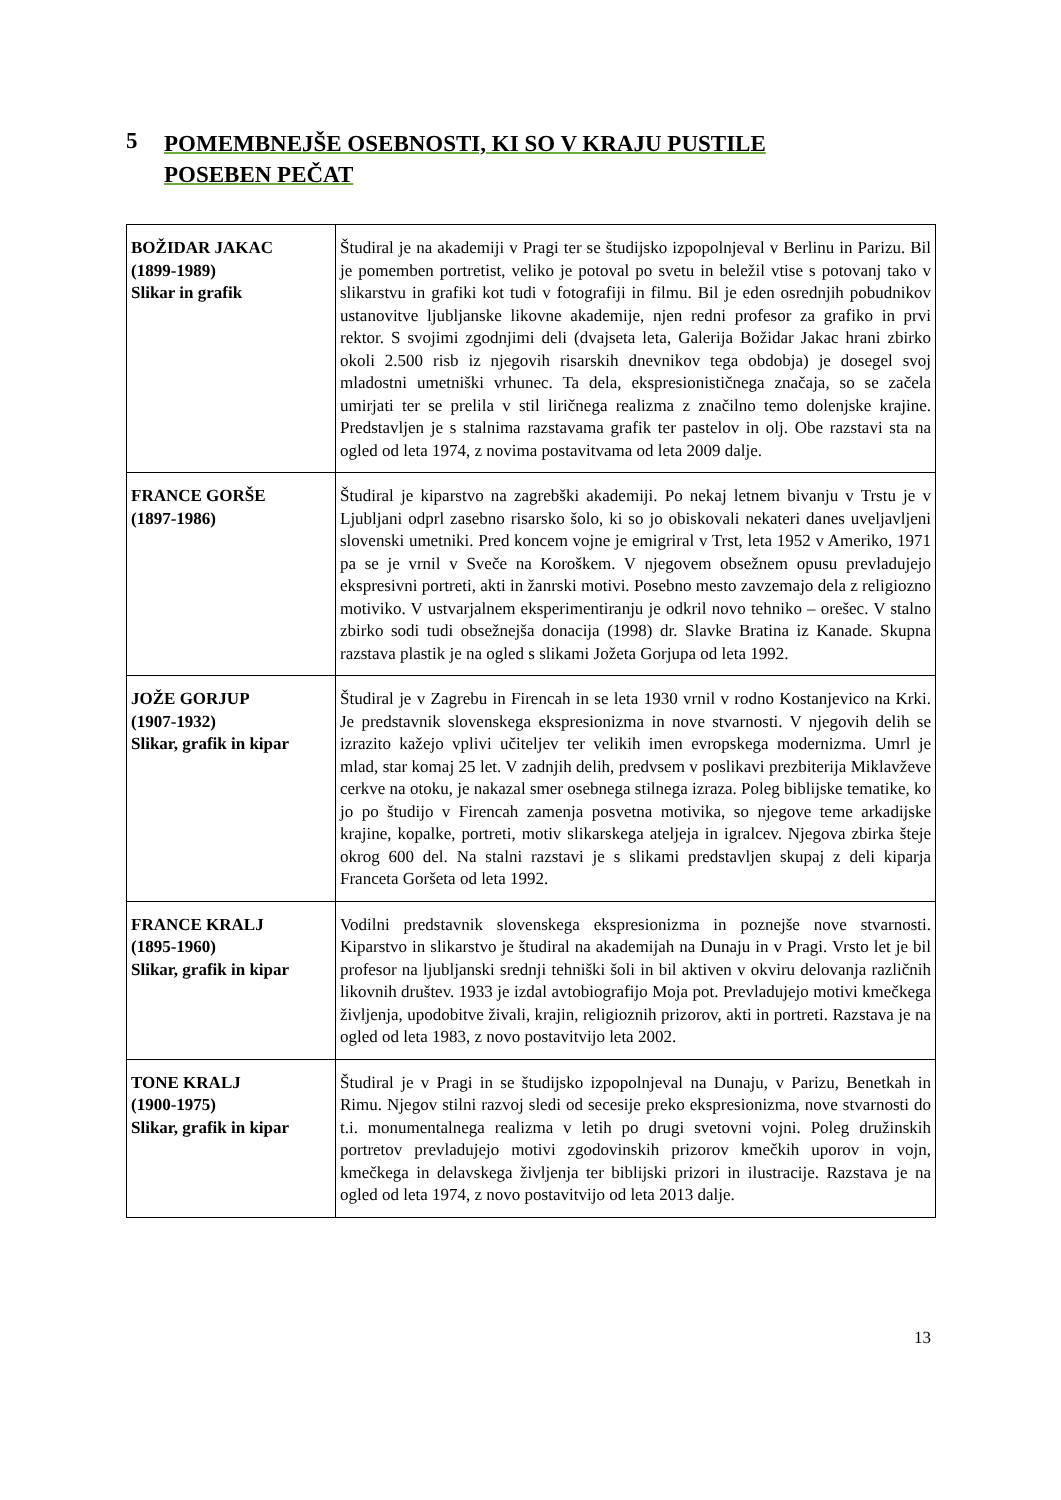5 POMEMBNEJŠE OSEBNOSTI, KI SO V KRAJU PUSTILE
POSEBEN PEČAT
| BOŽIDAR JAKAC (1899-1989) Slikar in grafik | Študiral je na akademiji v Pragi ter se študijsko izpopolnjeval v Berlinu in Parizu. Bil je pomemben portretist, veliko je potoval po svetu in beležil vtise s potovanj tako v slikarstvu in grafiki kot tudi v fotografiji in filmu. Bil je eden osrednjih pobudnikov ustanovitve ljubljanske likovne akademije, njen redni profesor za grafiko in prvi rektor. S svojimi zgodnjimi deli (dvajseta leta, Galerija Božidar Jakac hrani zbirko okoli 2.500 risb iz njegovih risarskih dnevnikov tega obdobja) je dosegel svoj mladostni umetniški vrhunec. Ta dela, ekspresionističnega značaja, so se začela umirjati ter se prelila v stil liričnega realizma z značilno temo dolenjske krajine. Predstavljen je s stalnima razstavama grafik ter pastelov in olj. Obe razstavi sta na ogled od leta 1974, z novima postavitvama od leta 2009 dalje. |
| FRANCE GORŠE (1897-1986) | Študiral je kiparstvo na zagrebški akademiji. Po nekaj letnem bivanju v Trstu je v Ljubljani odprl zasebno risarsko šolo, ki so jo obiskovali nekateri danes uveljavljeni slovenski umetniki. Pred koncem vojne je emigriral v Trst, leta 1952 v Ameriko, 1971 pa se je vrnil v Sveče na Koroškem. V njegovem obsežnem opusu prevladujejo ekspresivni portreti, akti in žanrski motivi. Posebno mesto zavzemajo dela z religiozno motiviko. V ustvarjalnem eksperimentiranju je odkril novo tehniko – orešec. V stalno zbirko sodi tudi obsežnejša donacija (1998) dr. Slavke Bratina iz Kanade. Skupna razstava plastik je na ogled s slikami Jožeta Gorjupa od leta 1992. |
| JOŽE GORJUP (1907-1932) Slikar, grafik in kipar | Študiral je v Zagrebu in Firencah in se leta 1930 vrnil v rodno Kostanjevico na Krki. Je predstavnik slovenskega ekspresionizma in nove stvarnosti. V njegovih delih se izrazito kažejo vplivi učiteljev ter velikih imen evropskega modernizma. Umrl je mlad, star komaj 25 let. V zadnjih delih, predvsem v poslikavi prezbiterija Miklavževe cerkve na otoku, je nakazal smer osebnega stilnega izraza. Poleg biblijske tematike, ko jo po študijo v Firencah zamenja posvetna motivika, so njegove teme arkadijske krajine, kopalke, portreti, motiv slikarskega ateljeja in igralcev. Njegova zbirka šteje okrog 600 del. Na stalni razstavi je s slikami predstavljen skupaj z deli kiparja Franceta Goršeta od leta 1992. |
| FRANCE KRALJ (1895-1960) Slikar, grafik in kipar | Vodilni predstavnik slovenskega ekspresionizma in poznejše nove stvarnosti. Kiparstvo in slikarstvo je študiral na akademijah na Dunaju in v Pragi. Vrsto let je bil profesor na ljubljanski srednji tehniški šoli in bil aktiven v okviru delovanja različnih likovnih društev. 1933 je izdal avtobiografijo Moja pot. Prevladujejo motivi kmečkega življenja, upodobitve živali, krajin, religioznih prizorov, akti in portreti. Razstava je na ogled od leta 1983, z novo postavitvijo leta 2002. |
| TONE KRALJ (1900-1975) Slikar, grafik in kipar | Študiral je v Pragi in se študijsko izpopolnjeval na Dunaju, v Parizu, Benetkah in Rimu. Njegov stilni razvoj sledi od secesije preko ekspresionizma, nove stvarnosti do t.i. monumentalnega realizma v letih po drugi svetovni vojni. Poleg družinskih portretov prevladujejo motivi zgodovinskih prizorov kmečkih uporov in vojn, kmečkega in delavskega življenja ter biblijski prizori in ilustracije. Razstava je na ogled od leta 1974, z novo postavitvijo od leta 2013 dalje. |
13